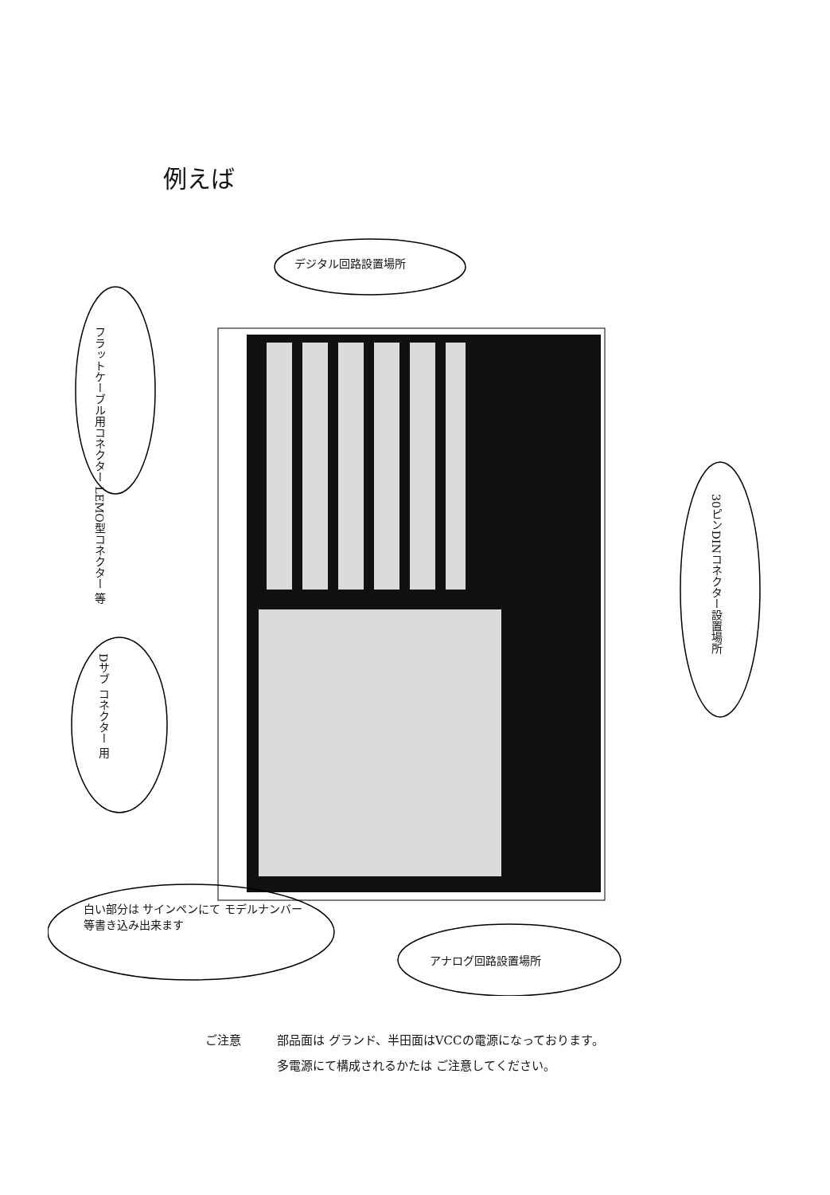例えば
デジタル回路設置場所
フラットケーブル用コネクター LEMO型コネクター 等
30ピンDINコネクター設置場所
Dサブ コネクター 用
白い部分は サインペンにて モデルナンバー等書き込み出来ます
アナログ回路設置場所
ご注意 部品面は グランド、半田面はVCCの電源になっております。
多電源にて構成されるかたは ご注意してください。